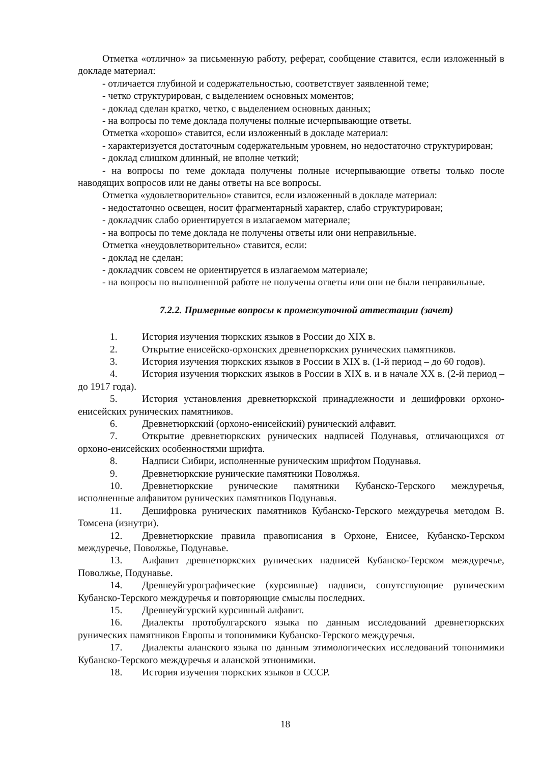Отметка «отлично» за письменную работу, реферат, сообщение ставится, если изложенный в докладе материал:
- отличается глубиной и содержательностью, соответствует заявленной теме;
- четко структурирован, с выделением основных моментов;
- доклад сделан кратко, четко, с выделением основных данных;
- на вопросы по теме доклада получены полные исчерпывающие ответы.
Отметка «хорошо» ставится, если изложенный в докладе материал:
- характеризуется достаточным содержательным уровнем, но недостаточно структурирован;
- доклад слишком длинный, не вполне четкий;
- на вопросы по теме доклада получены полные исчерпывающие ответы только после наводящих вопросов или не даны ответы на все вопросы.
Отметка «удовлетворительно» ставится, если изложенный в докладе материал:
- недостаточно освещен, носит фрагментарный характер, слабо структурирован;
- докладчик слабо ориентируется в излагаемом материале;
- на вопросы по теме доклада не получены ответы или они неправильные.
Отметка «неудовлетворительно» ставится, если:
- доклад не сделан;
- докладчик совсем не ориентируется в излагаемом материале;
- на вопросы по выполненной работе не получены ответы или они не были неправильные.
7.2.2. Примерные вопросы к промежуточной аттестации (зачет)
1. История изучения тюркских языков в России до XIX в.
2. Открытие енисейско-орхонских древнетюркских рунических памятников.
3. История изучения тюркских языков в России в XIX в. (1-й период – до 60 годов).
4. История изучения тюркских языков в России в XIX в. и в начале XX в. (2-й период – до 1917 года).
5. История установления древнетюркской принадлежности и дешифровки орхоно-енисейских рунических памятников.
6. Древнетюркский (орхоно-енисейский) рунический алфавит.
7. Открытие древнетюркских рунических надписей Подунавья, отличающихся от орхоно-енисейских особенностями шрифта.
8. Надписи Сибири, исполненные руническим шрифтом Подунавья.
9. Древнетюркские рунические памятники Поволжья.
10. Древнетюркские рунические памятники Кубанско-Терского междуречья, исполненные алфавитом рунических памятников Подунавья.
11. Дешифровка рунических памятников Кубанско-Терского междуречья методом В. Томсена (изнутри).
12. Древнетюркские правила правописания в Орхоне, Енисее, Кубанско-Терском междуречье, Поволжье, Подунавье.
13. Алфавит древнетюркских рунических надписей Кубанско-Терском междуречье, Поволжье, Подунавье.
14. Древнеуйгурографические (курсивные) надписи, сопутствующие руническим Кубанско-Терского междуречья и повторяющие смыслы последних.
15. Древнеуйгурский курсивный алфавит.
16. Диалекты протобулгарского языка по данным исследований древнетюркских рунических памятников Европы и топонимики Кубанско-Терского междуречья.
17. Диалекты аланского языка по данным этимологических исследований топонимики Кубанско-Терского междуречья и аланской этнонимики.
18. История изучения тюркских языков в СССР.
18